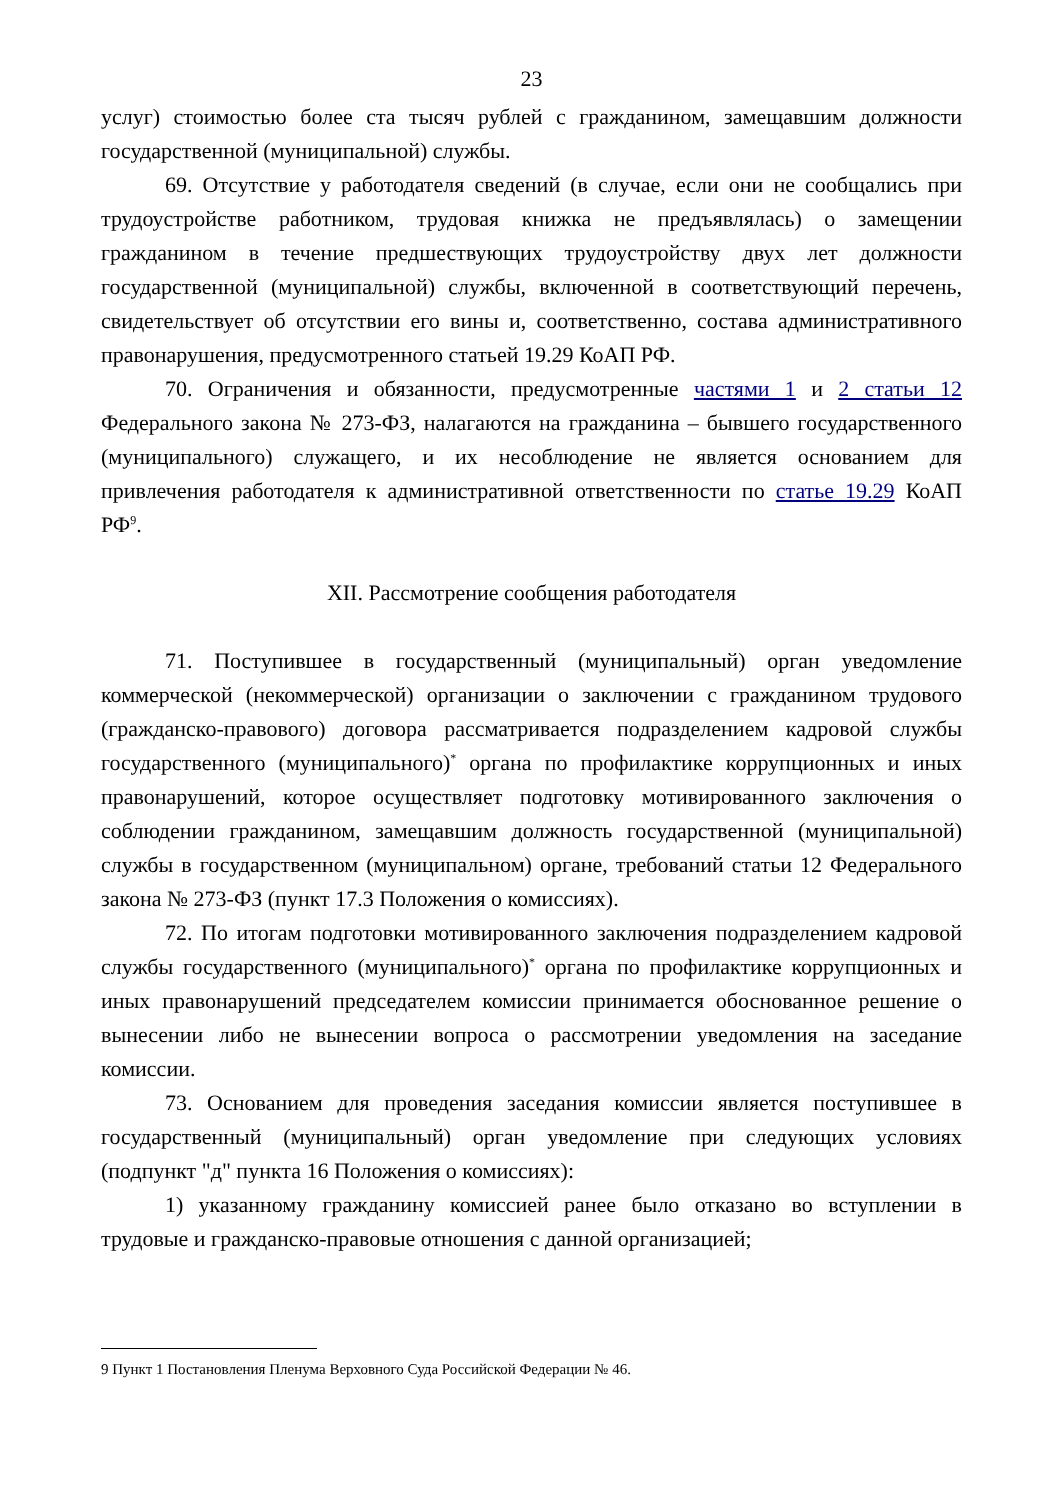23
услуг) стоимостью более ста тысяч рублей с гражданином, замещавшим должности государственной (муниципальной) службы.
69. Отсутствие у работодателя сведений (в случае, если они не сообщались при трудоустройстве работником, трудовая книжка не предъявлялась) о замещении гражданином в течение предшествующих трудоустройству двух лет должности государственной (муниципальной) службы, включенной в соответствующий перечень, свидетельствует об отсутствии его вины и, соответственно, состава административного правонарушения, предусмотренного статьей 19.29 КоАП РФ.
70. Ограничения и обязанности, предусмотренные частями 1 и 2 статьи 12 Федерального закона № 273-ФЗ, налагаются на гражданина – бывшего государственного (муниципального) служащего, и их несоблюдение не является основанием для привлечения работодателя к административной ответственности по статье 19.29 КоАП РФ<sup>9</sup>.
XII. Рассмотрение сообщения работодателя
71. Поступившее в государственный (муниципальный) орган уведомление коммерческой (некоммерческой) организации о заключении с гражданином трудового (гражданско-правового) договора рассматривается подразделением кадровой службы государственного (муниципального)<sup>*</sup> органа по профилактике коррупционных и иных правонарушений, которое осуществляет подготовку мотивированного заключения о соблюдении гражданином, замещавшим должность государственной (муниципальной) службы в государственном (муниципальном) органе, требований статьи 12 Федерального закона № 273-ФЗ (пункт 17.3 Положения о комиссиях).
72. По итогам подготовки мотивированного заключения подразделением кадровой службы государственного (муниципального)<sup>*</sup> органа по профилактике коррупционных и иных правонарушений председателем комиссии принимается обоснованное решение о вынесении либо не вынесении вопроса о рассмотрении уведомления на заседание комиссии.
73. Основанием для проведения заседания комиссии является поступившее в государственный (муниципальный) орган уведомление при следующих условиях (подпункт "д" пункта 16 Положения о комиссиях):
1) указанному гражданину комиссией ранее было отказано во вступлении в трудовые и гражданско-правовые отношения с данной организацией;
9 Пункт 1 Постановления Пленума Верховного Суда Российской Федерации № 46.